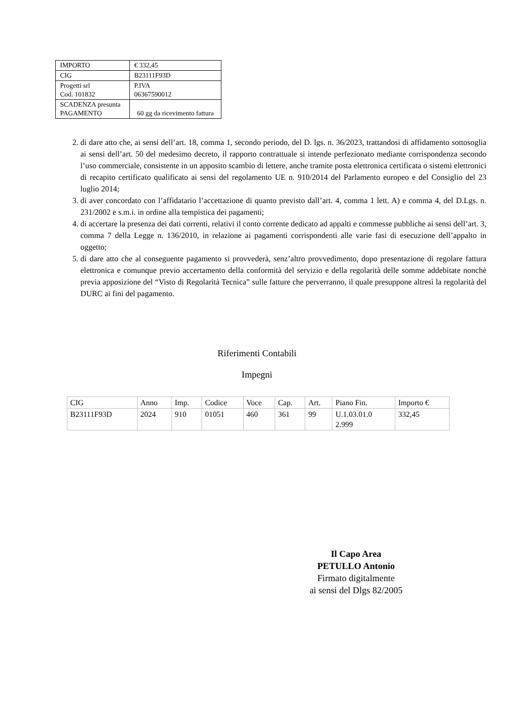| IMPORTO | € 332,45 |
| CIG | B23111F93D |
| Progetti srl Cod. 101832 | P.IVA 06367590012 |
| SCADENZA presunta PAGAMENTO | 60 gg da ricevimento fattura |
2. di dare atto che, ai sensi dell’art. 18, comma 1, secondo periodo, del D. lgs. n. 36/2023, trattandosi di affidamento sottosoglia ai sensi dell’art. 50 del medesimo decreto, il rapporto contrattuale si intende perfezionato mediante corrispondenza secondo l’uso commerciale, consistente in un apposito scambio di lettere, anche tramite posta elettronica certificata o sistemi elettronici di recapito certificato qualificato ai sensi del regolamento UE n. 910/2014 del Parlamento europeo e del Consiglio del 23 luglio 2014;
3. di aver concordato con l’affidatario l’accettazione di quanto previsto dall’art. 4, comma 1 lett. A) e comma 4, del D.Lgs. n. 231/2002 e s.m.i. in ordine alla tempistica dei pagamenti;
4. di accertare la presenza dei dati correnti, relativi il conto corrente dedicato ad appalti e commesse pubbliche ai sensi dell’art. 3, comma 7 della Legge n. 136/2010, in relazione ai pagamenti corrispondenti alle varie fasi di esecuzione dell’appalto in oggetto;
5. di dare atto che al conseguente pagamento si provvederà, senz’altro provvedimento, dopo presentazione di regolare fattura elettronica e comunque previo accertamento della conformità del servizio e della regolarità delle somme addebitate nonchè previa apposizione del “Visto di Regolarità Tecnica” sulle fatture che perverranno, il quale presuppone altresì la regolarità del DURC ai fini del pagamento.
Riferimenti Contabili
Impegni
| CIG | Anno | Imp. | Codice | Voce | Cap. | Art. | Piano Fin. | Importo € |
| B23111F93D | 2024 | 910 | 01051 | 460 | 361 | 99 | U.1.03.01.0 2.999 | 332,45 |
Il Capo Area
PETULLO Antonio
Firmato digitalmente
ai sensi del Dlgs 82/2005